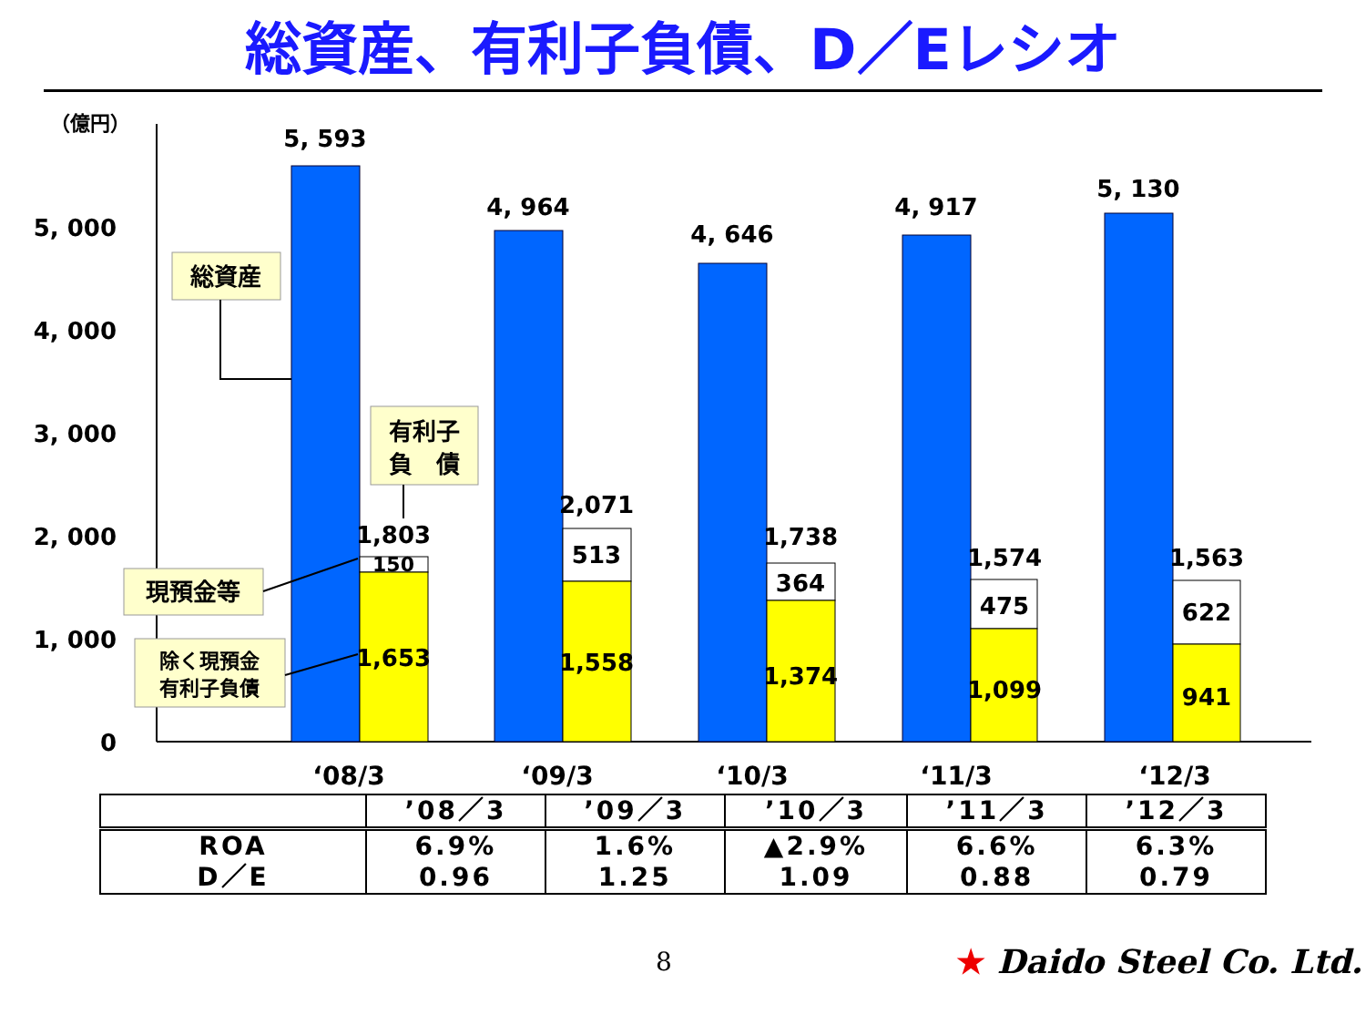総資産、有利子負債、D／Eレシオ
（億円）
0
1, 000
2, 000
3, 000
4, 000
5, 000
5, 593
1,803
150
1,653
4, 964
2,071
513
1,558
4, 646
1,738
364
1,374
4, 917
1,574
475
1,099
5, 130
1,563
622
941
‘08/3
‘09/3
‘10/3
‘11/3
‘12/3
総資産
有利子
負　債
現預金等
除く現預金
有利子負債
| | ’08／3 | ’09／3 | ’10／3 | ’11／3 | ’12／3 |
| --- | --- | --- | --- | --- | --- |
| ROA D／E | 6.9% 0.96 | 1.6% 1.25 | ▲2.9% 1.09 | 6.6% 0.88 | 6.3% 0.79 |
8 ★ Daido Steel Co. Ltd.